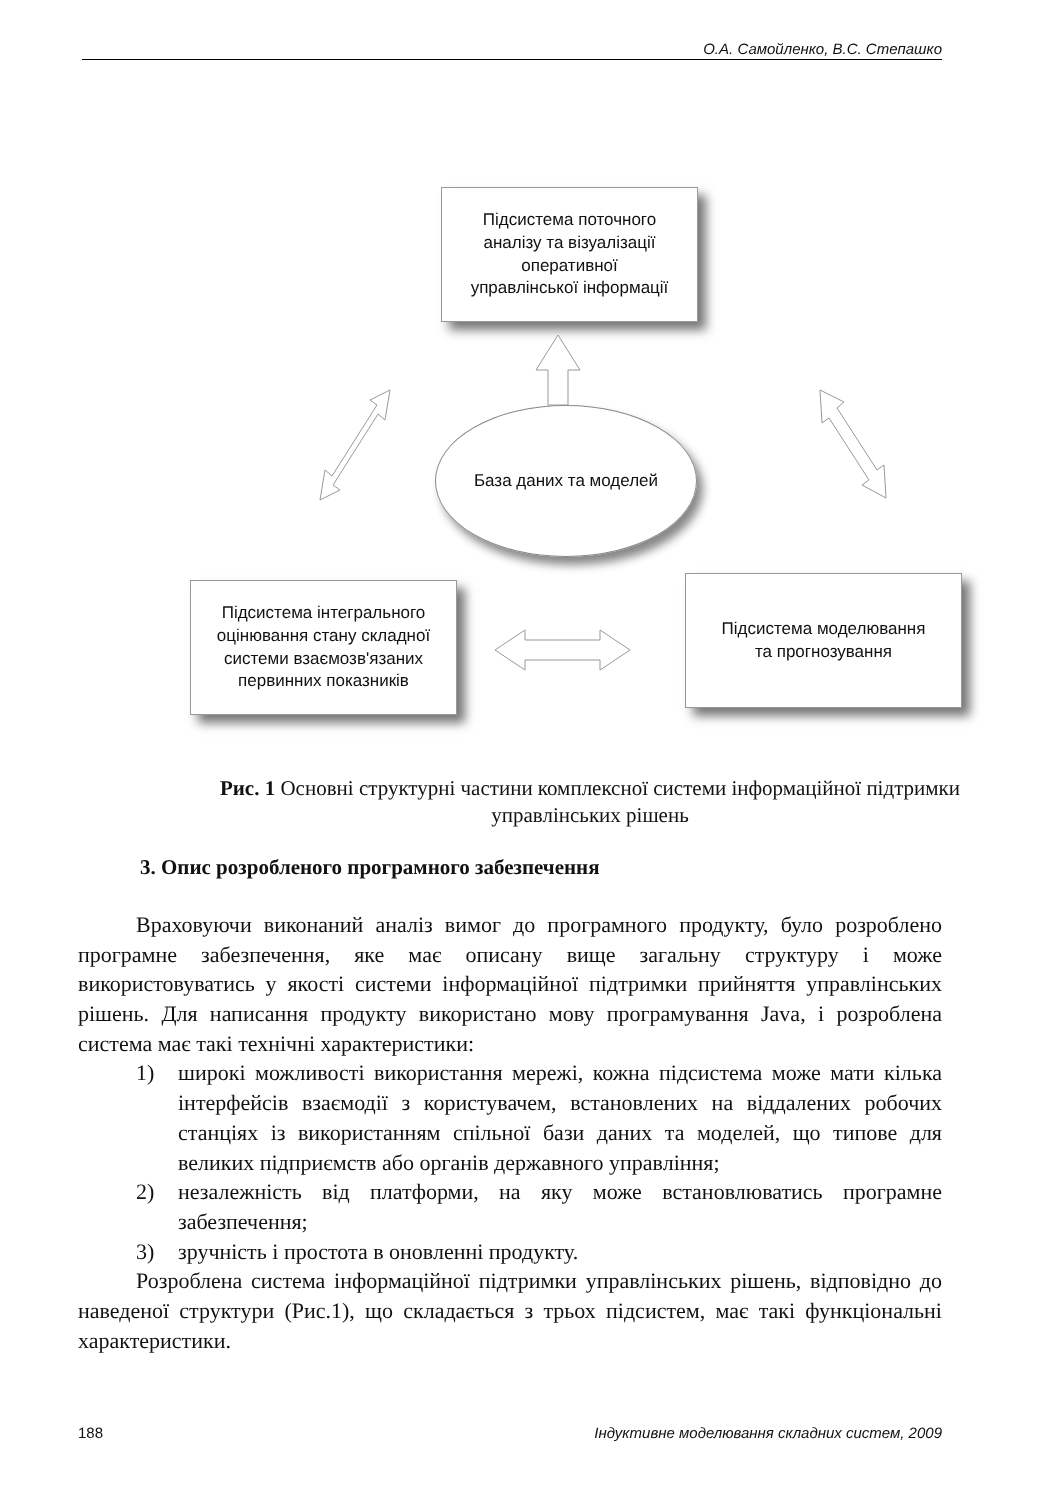О.А. Самойленко, В.С. Степашко
Підсистема поточного
аналізу та візуалізації
оперативної
управлінської інформації
База даних та моделей
Підсистема інтегрального
оцінювання стану складної
системи взаємозв'язаних
первинних показників
Підсистема моделювання
та прогнозування
Рис. 1 Основні структурні частини комплексної системи інформаційної підтримки управлінських рішень
3. Опис розробленого програмного забезпечення
Враховуючи виконаний аналіз вимог до програмного продукту, було розроблено програмне забезпечення, яке має описану вище загальну структуру і може використовуватись у якості системи інформаційної підтримки прийняття управлінських рішень. Для написання продукту використано мову програмування Java, і розроблена система має такі технічні характеристики:
1) широкі можливості використання мережі, кожна підсистема може мати кілька інтерфейсів взаємодії з користувачем, встановлених на віддалених робочих станціях із використанням спільної бази даних та моделей, що типове для великих підприємств або органів державного управління;
2) незалежність від платформи, на яку може встановлюватись програмне забезпечення;
3) зручність і простота в оновленні продукту.
Розроблена система інформаційної підтримки управлінських рішень, відповідно до наведеної структури (Рис.1), що складається з трьох підсистем, має такі функціональні характеристики.
188 Індуктивне моделювання складних систем, 2009